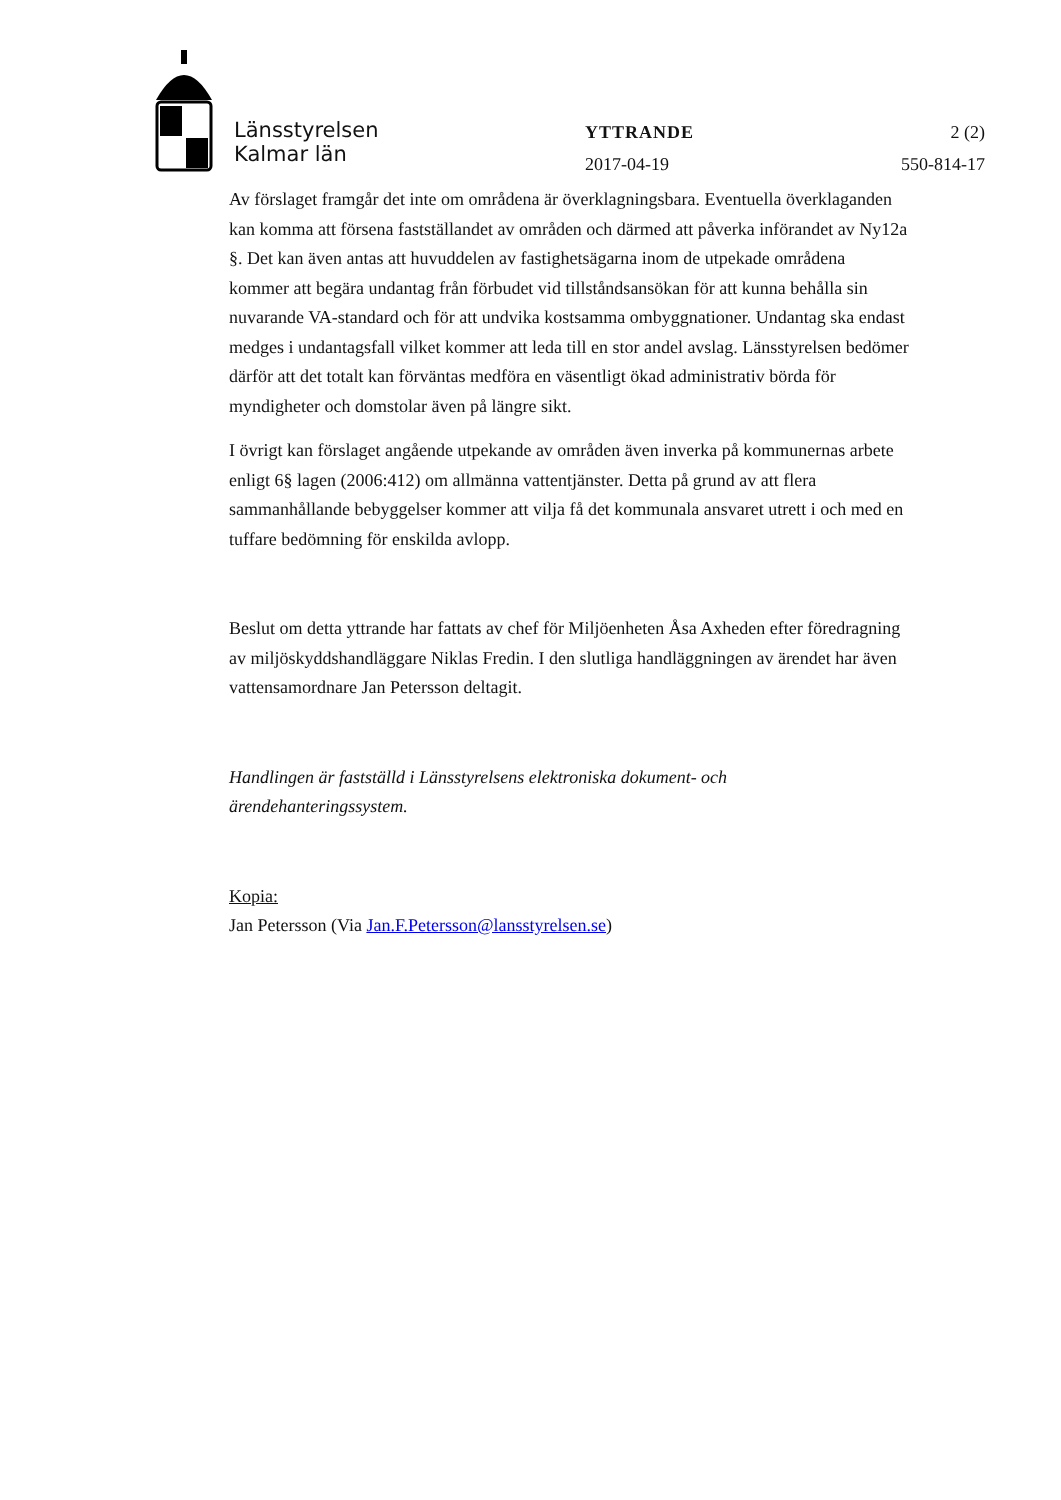Länsstyrelsen
Kalmar län
YTTRANDE 2 (2)
2017-04-19 550-814-17
Av förslaget framgår det inte om områdena är överklagningsbara. Eventuella överklaganden kan komma att försena fastställandet av områden och därmed att påverka införandet av Ny12a §. Det kan även antas att huvuddelen av fastighetsägarna inom de utpekade områdena kommer att begära undantag från förbudet vid tillståndsansökan för att kunna behålla sin nuvarande VA-standard och för att undvika kostsamma ombyggnationer. Undantag ska endast medges i undantagsfall vilket kommer att leda till en stor andel avslag. Länsstyrelsen bedömer därför att det totalt kan förväntas medföra en väsentligt ökad administrativ börda för myndigheter och domstolar även på längre sikt.
I övrigt kan förslaget angående utpekande av områden även inverka på kommunernas arbete enligt 6§ lagen (2006:412) om allmänna vattentjänster. Detta på grund av att flera sammanhållande bebyggelser kommer att vilja få det kommunala ansvaret utrett i och med en tuffare bedömning för enskilda avlopp.
Beslut om detta yttrande har fattats av chef för Miljöenheten Åsa Axheden efter föredragning av miljöskyddshandläggare Niklas Fredin. I den slutliga handläggningen av ärendet har även vattensamordnare Jan Petersson deltagit.
Handlingen är fastställd i Länsstyrelsens elektroniska dokument- och ärendehanteringssystem.
Kopia:
Jan Petersson (Via Jan.F.Petersson@lansstyrelsen.se)